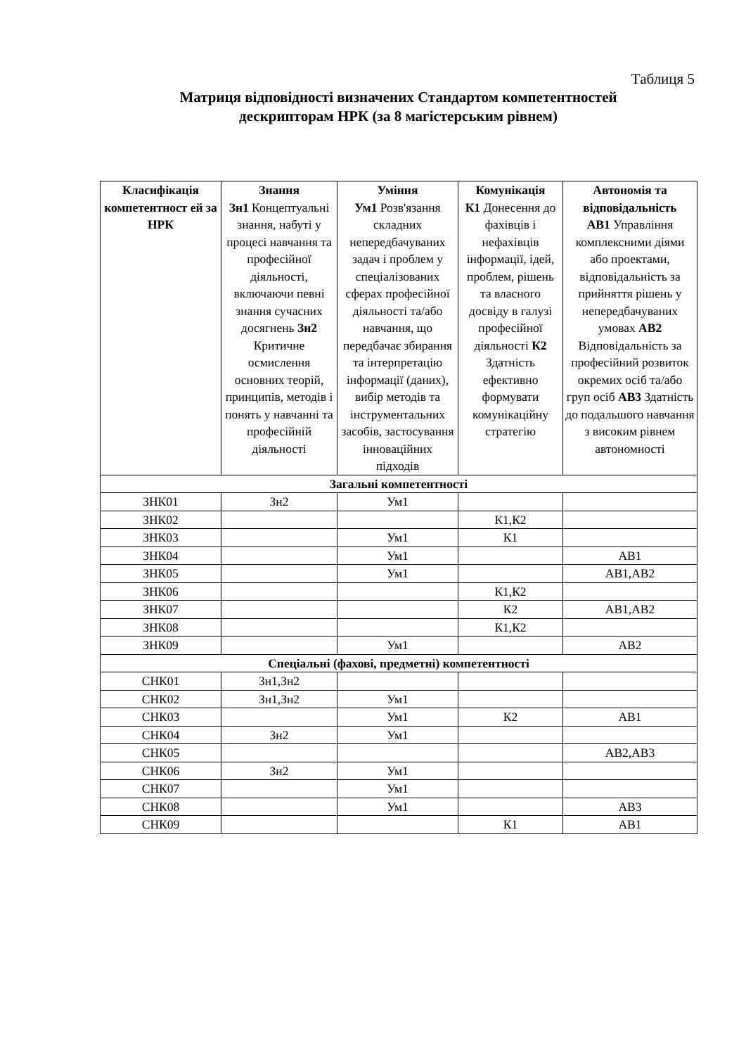Таблиця 5
Матриця відповідності визначених Стандартом компетентностей
дескрипторам НРК (за 8 магістерським рівнем)
| Класифікація компетентност ей за НРК | Знання Зн1 Концептуальні знання, набуті у процесі навчання та професійної діяльності, включаючи певні знання сучасних досягнень Зн2 Критичне осмислення основних теорій, принципів, методів і понять у навчанні та професійній діяльності | Уміння Ум1 Розв'язання складних непередбачуваних задач і проблем у спеціалізованих сферах професійної діяльності та/або навчання, що передбачає збирання та інтерпретацію інформації (даних), вибір методів та інструментальних засобів, застосування інноваційних підходів | Комунікація К1 Донесення до фахівців і нефахівців інформації, ідей, проблем, рішень та власного досвіду в галузі професійної діяльності К2 Здатність ефективно формувати комунікаційну стратегію | Автономія та відповідальність АВ1 Управління комплексними діями або проектами, відповідальність за прийняття рішень у непередбачуваних умовах АВ2 Відповідальність за професійний розвиток окремих осіб та/або груп осіб АВ3 Здатність до подальшого навчання з високим рівнем автономності |
| --- | --- | --- | --- | --- |
| Загальні компетентності | | | | |
| ЗНК01 | Зн2 | Ум1 | | |
| ЗНК02 | | | К1,К2 | |
| ЗНК03 | | Ум1 | К1 | |
| ЗНК04 | | Ум1 | | АВ1 |
| ЗНК05 | | Ум1 | | АВ1,АВ2 |
| ЗНК06 | | | К1,К2 | |
| ЗНК07 | | | К2 | АВ1,АВ2 |
| ЗНК08 | | | К1,К2 | |
| ЗНК09 | | Ум1 | | АВ2 |
| Спеціальні (фахові, предметні) компетентності | | | | |
| СНК01 | Зн1,Зн2 | | | |
| СНК02 | Зн1,Зн2 | Ум1 | | |
| СНК03 | | Ум1 | К2 | АВ1 |
| СНК04 | Зн2 | Ум1 | | |
| СНК05 | | | | АВ2,АВ3 |
| СНК06 | Зн2 | Ум1 | | |
| СНК07 | | Ум1 | | |
| СНК08 | | Ум1 | | АВ3 |
| СНК09 | | | К1 | АВ1 |